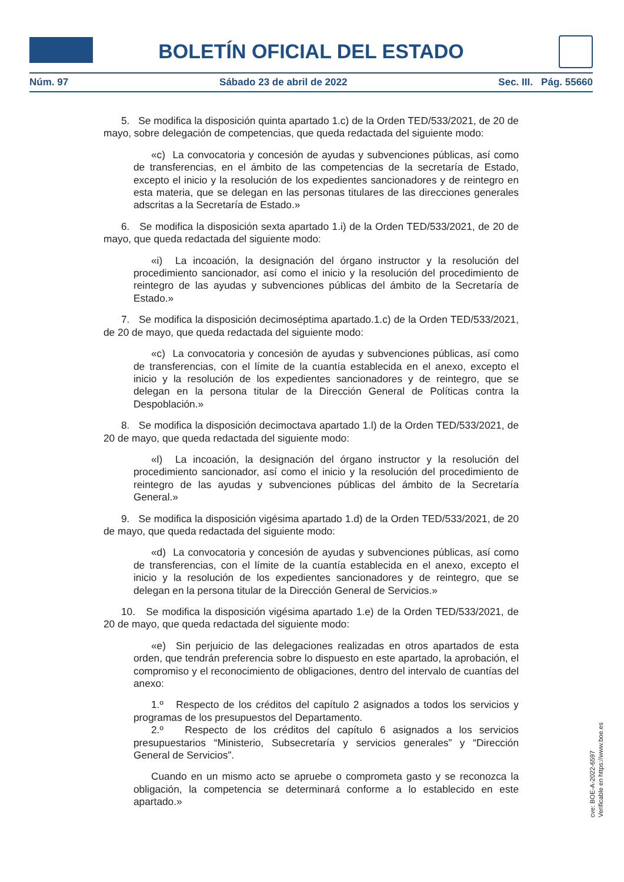BOLETÍN OFICIAL DEL ESTADO
Núm. 97 Sábado 23 de abril de 2022 Sec. III. Pág. 55660
5. Se modifica la disposición quinta apartado 1.c) de la Orden TED/533/2021, de 20 de mayo, sobre delegación de competencias, que queda redactada del siguiente modo:
«c) La convocatoria y concesión de ayudas y subvenciones públicas, así como de transferencias, en el ámbito de las competencias de la secretaría de Estado, excepto el inicio y la resolución de los expedientes sancionadores y de reintegro en esta materia, que se delegan en las personas titulares de las direcciones generales adscritas a la Secretaría de Estado.»
6. Se modifica la disposición sexta apartado 1.i) de la Orden TED/533/2021, de 20 de mayo, que queda redactada del siguiente modo:
«i) La incoación, la designación del órgano instructor y la resolución del procedimiento sancionador, así como el inicio y la resolución del procedimiento de reintegro de las ayudas y subvenciones públicas del ámbito de la Secretaría de Estado.»
7. Se modifica la disposición decimoséptima apartado.1.c) de la Orden TED/533/2021, de 20 de mayo, que queda redactada del siguiente modo:
«c) La convocatoria y concesión de ayudas y subvenciones públicas, así como de transferencias, con el límite de la cuantía establecida en el anexo, excepto el inicio y la resolución de los expedientes sancionadores y de reintegro, que se delegan en la persona titular de la Dirección General de Políticas contra la Despoblación.»
8. Se modifica la disposición decimoctava apartado 1.l) de la Orden TED/533/2021, de 20 de mayo, que queda redactada del siguiente modo:
«l) La incoación, la designación del órgano instructor y la resolución del procedimiento sancionador, así como el inicio y la resolución del procedimiento de reintegro de las ayudas y subvenciones públicas del ámbito de la Secretaría General.»
9. Se modifica la disposición vigésima apartado 1.d) de la Orden TED/533/2021, de 20 de mayo, que queda redactada del siguiente modo:
«d) La convocatoria y concesión de ayudas y subvenciones públicas, así como de transferencias, con el límite de la cuantía establecida en el anexo, excepto el inicio y la resolución de los expedientes sancionadores y de reintegro, que se delegan en la persona titular de la Dirección General de Servicios.»
10. Se modifica la disposición vigésima apartado 1.e) de la Orden TED/533/2021, de 20 de mayo, que queda redactada del siguiente modo:
«e) Sin perjuicio de las delegaciones realizadas en otros apartados de esta orden, que tendrán preferencia sobre lo dispuesto en este apartado, la aprobación, el compromiso y el reconocimiento de obligaciones, dentro del intervalo de cuantías del anexo:
1.º Respecto de los créditos del capítulo 2 asignados a todos los servicios y programas de los presupuestos del Departamento.
2.º Respecto de los créditos del capítulo 6 asignados a los servicios presupuestarios “Ministerio, Subsecretaría y servicios generales” y “Dirección General de Servicios”.
Cuando en un mismo acto se apruebe o comprometa gasto y se reconozca la obligación, la competencia se determinará conforme a lo establecido en este apartado.»
cve: BOE-A-2022-6597
Verificable en https://www.boe.es